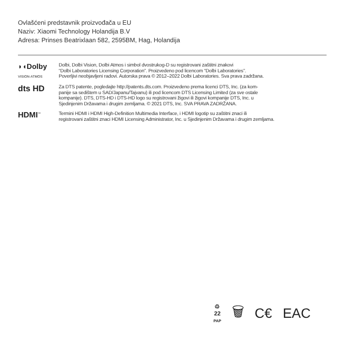Ovlašćeni predstavnik proizvođača u EU
Naziv: Xiaomi Technology Holandija B.V
Adresa: Prinses Beatrixlaan 582, 2595BM, Hag, Holandija
◗◖Dolby
VISION·ATMOS
Dolbi, Dolbi Vision, Dolbi Atmos i simbol dvostrukog-D su registrovani zaštitni znakovi
“Dolbi Laboratories Licensing Corporation”. Proizvedeno pod licencom “Dolbi Laboratories”.
Poverljivi neobjavljeni radovi. Autorska prava © 2012–2022 Dolbi Laboratories. Sva prava zadržana.
dts HD
Za DTS patente, pogledajte http://patents.dts.com. Proizvedeno prema licenci DTS, Inc. (za kom-
panije sa sedištem u SAD/Japanu/Tajvanu) ili pod licencom DTS Licensing Limited (za sve ostale
kompanije). DTS, DTS-HD i DTS-HD logo su registrovani žigovi ili žigovi kompanije DTS, Inc. u
Sjedinjenim Državama i drugim zemljama. © 2021 DTS, Inc. SVA PRAVA ZADRŽANA.
HDMI<sup>™</sup>
Termini HDMI i HDMI High-Definition Multimedia Interface, i HDMI logotip su zaštitni znaci ili
registrovani zaštitni znaci HDMI Licensing Administrator, Inc. u Sjedinjenim Državama i drugim zemljama.
♲
22
PAP
🗑 C€ EAC